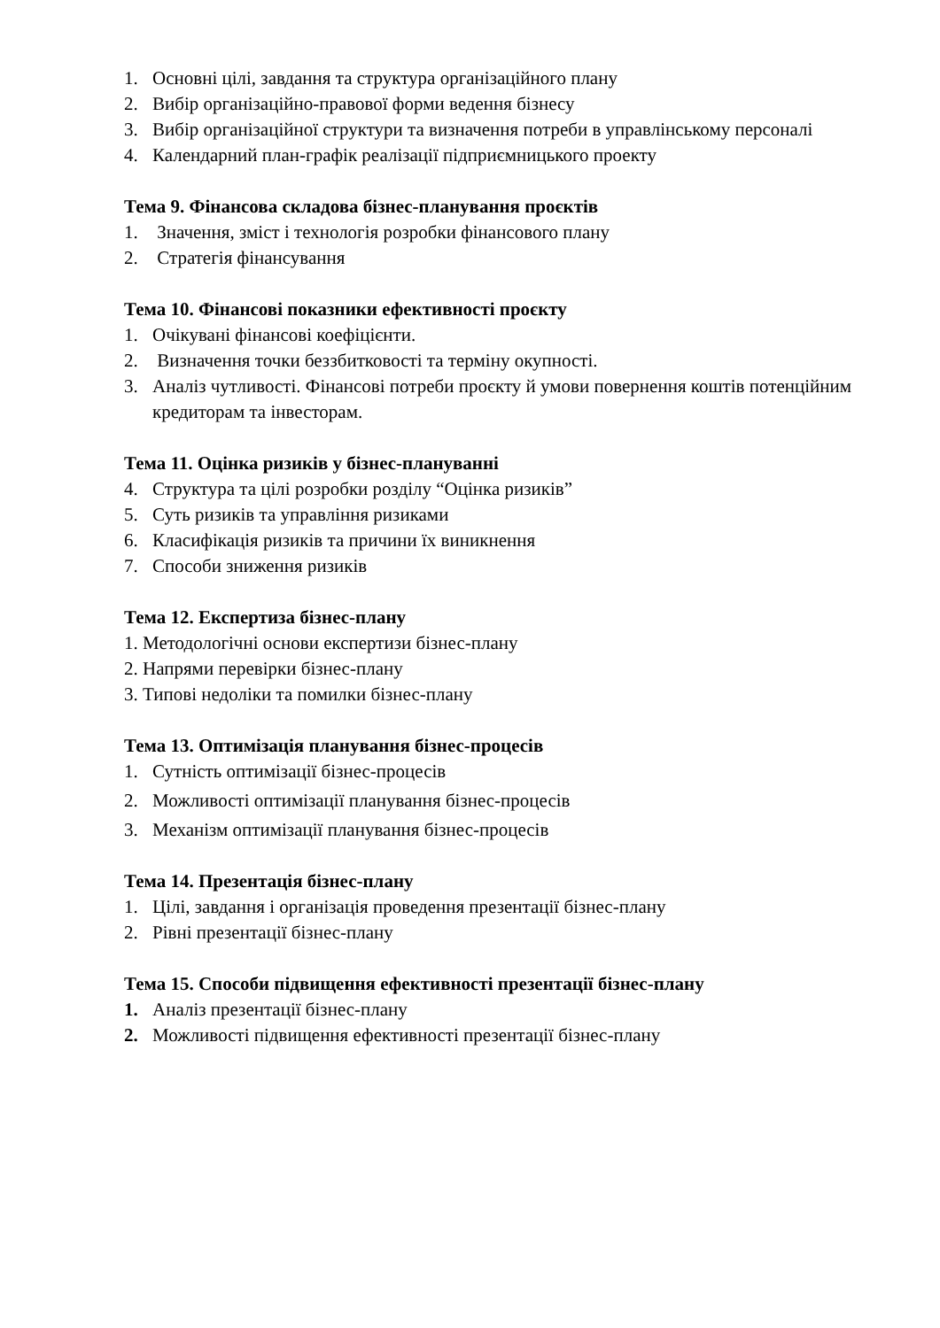1. Основні цілі, завдання та структура організаційного плану
2. Вибір організаційно-правової форми ведення бізнесу
3. Вибір організаційної структури та визначення потреби в управлінському персоналі
4. Календарний план-графік реалізації підприємницького проекту
Тема 9. Фінансова складова бізнес-планування проєктів
1. Значення, зміст і технологія розробки фінансового плану
2. Стратегія фінансування
Тема 10. Фінансові показники ефективності проєкту
1. Очікувані фінансові коефіцієнти.
2. Визначення точки беззбитковості та терміну окупності.
3. Аналіз чутливості. Фінансові потреби проєкту й умови повернення коштів потенційним кредиторам та інвесторам.
Тема 11. Оцінка ризиків у бізнес-плануванні
4. Структура та цілі розробки розділу “Оцінка ризиків”
5. Суть ризиків та управління ризиками
6. Класифікація ризиків та причини їх виникнення
7. Способи зниження ризиків
Тема 12. Експертиза бізнес-плану
1. Методологічні основи експертизи бізнес-плану
2. Напрями перевірки бізнес-плану
3. Типові недоліки та помилки бізнес-плану
Тема 13. Оптимізація планування бізнес-процесів
1. Сутність оптимізації бізнес-процесів
2. Можливості оптимізації планування бізнес-процесів
3. Механізм оптимізації планування бізнес-процесів
Тема 14. Презентація бізнес-плану
1. Цілі, завдання і організація проведення презентації бізнес-плану
2. Рівні презентації бізнес-плану
Тема 15. Способи підвищення ефективності презентації бізнес-плану
1. Аналіз презентації бізнес-плану
2. Можливості підвищення ефективності презентації бізнес-плану